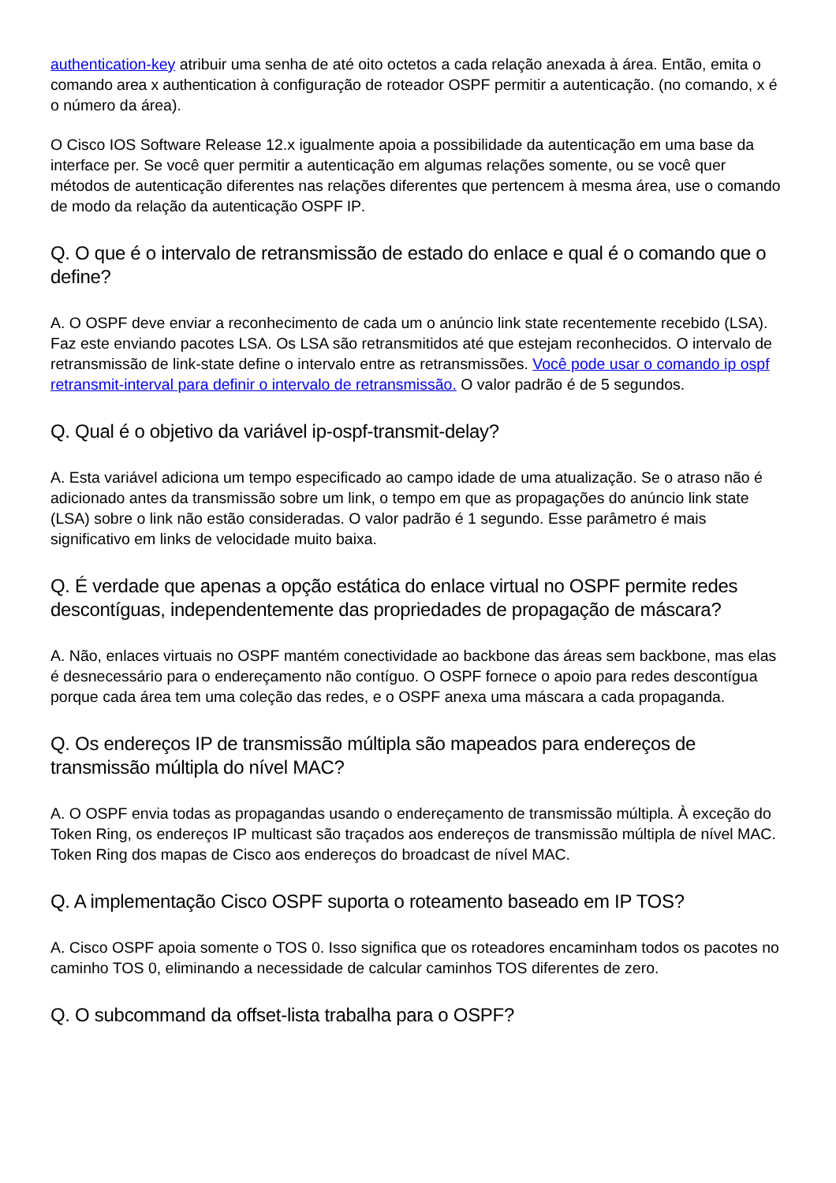authentication-key atribuir uma senha de até oito octetos a cada relação anexada à área. Então, emita o comando area x authentication à configuração de roteador OSPF permitir a autenticação. (no comando, x é o número da área).
O Cisco IOS Software Release 12.x igualmente apoia a possibilidade da autenticação em uma base da interface per. Se você quer permitir a autenticação em algumas relações somente, ou se você quer métodos de autenticação diferentes nas relações diferentes que pertencem à mesma área, use o comando de modo da relação da autenticação OSPF IP.
Q. O que é o intervalo de retransmissão de estado do enlace e qual é o comando que o define?
A. O OSPF deve enviar a reconhecimento de cada um o anúncio link state recentemente recebido (LSA). Faz este enviando pacotes LSA. Os LSA são retransmitidos até que estejam reconhecidos. O intervalo de retransmissão de link-state define o intervalo entre as retransmissões. Você pode usar o comando ip ospf retransmit-interval para definir o intervalo de retransmissão. O valor padrão é de 5 segundos.
Q. Qual é o objetivo da variável ip-ospf-transmit-delay?
A. Esta variável adiciona um tempo especificado ao campo idade de uma atualização. Se o atraso não é adicionado antes da transmissão sobre um link, o tempo em que as propagações do anúncio link state (LSA) sobre o link não estão consideradas. O valor padrão é 1 segundo. Esse parâmetro é mais significativo em links de velocidade muito baixa.
Q. É verdade que apenas a opção estática do enlace virtual no OSPF permite redes descontíguas, independentemente das propriedades de propagação de máscara?
A. Não, enlaces virtuais no OSPF mantém conectividade ao backbone das áreas sem backbone, mas elas é desnecessário para o endereçamento não contíguo. O OSPF fornece o apoio para redes descontígua porque cada área tem uma coleção das redes, e o OSPF anexa uma máscara a cada propaganda.
Q. Os endereços IP de transmissão múltipla são mapeados para endereços de transmissão múltipla do nível MAC?
A. O OSPF envia todas as propagandas usando o endereçamento de transmissão múltipla. À exceção do Token Ring, os endereços IP multicast são traçados aos endereços de transmissão múltipla de nível MAC. Token Ring dos mapas de Cisco aos endereços do broadcast de nível MAC.
Q. A implementação Cisco OSPF suporta o roteamento baseado em IP TOS?
A. Cisco OSPF apoia somente o TOS 0. Isso significa que os roteadores encaminham todos os pacotes no caminho TOS 0, eliminando a necessidade de calcular caminhos TOS diferentes de zero.
Q. O subcommand da offset-lista trabalha para o OSPF?